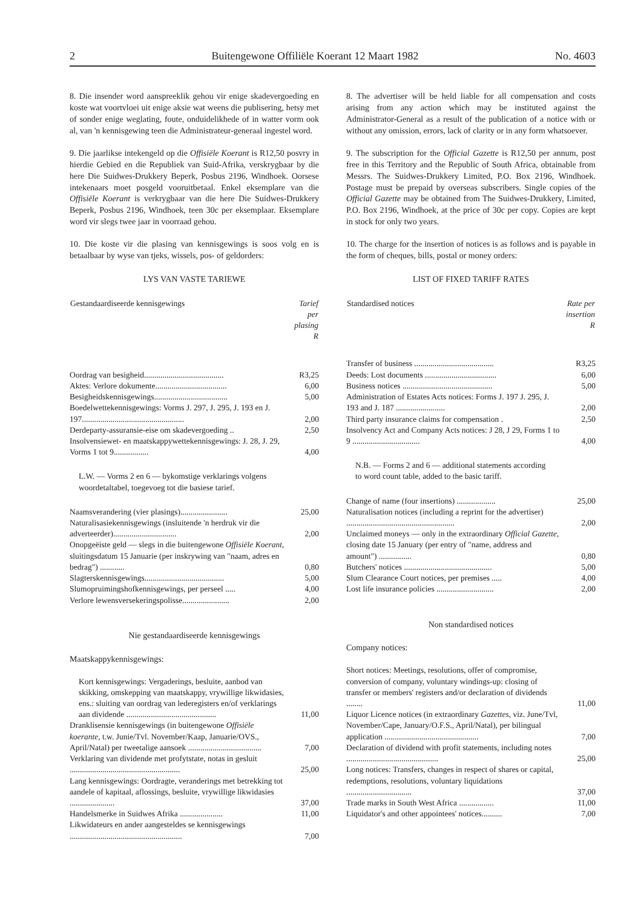2 Buitengewone Offiliële Koerant 12 Maart 1982 No. 4603
8. Die insender word aanspreeklik gehou vir enige skadevergoeding en koste wat voortvloei uit enige aksie wat weens die publisering, hetsy met of sonder enige weglating, foute, onduidelikhede of in watter vorm ook al, van 'n kennisgewing teen die Administrateur-generaal ingestel word.
9. Die jaarlikse intekengeld op die Offisiële Koerant is R12,50 posvry in hierdie Gebied en die Republiek van Suid-Afrika, verskrygbaar by die here Die Suidwes-Drukkery Beperk, Posbus 2196, Windhoek. Oorsese intekenaars moet posgeld vooruitbetaal. Enkel eksemplare van die Offisiële Koerant is verkrygbaar van die here Die Suidwes-Drukkery Beperk, Posbus 2196, Windhoek, teen 30c per eksemplaar. Eksemplare word vir slegs twee jaar in voorraad gehou.
10. Die koste vir die plasing van kennisgewings is soos volg en is betaalbaar by wyse van tjeks, wissels, pos- of geldorders:
LYS VAN VASTE TARIEWE
| Gestandaardiseerde kennisgewings | Tarief per plasing R |
| --- | --- |
| Oordrag van besigheid....................................... | R3,25 |
| Aktes: Verlore dokumente................................... | 6,00 |
| Besigheidskennisgewings.................................... | 5,00 |
| Boedelwettekennisgewings: Vorms J. 297, J. 295, J. 193 en J. 197.................................................. | 2,00 |
| Derdeparty-assuransie-eise om skadevergoeding .. | 2,50 |
| Insolvensiewet- en maatskappywettekennisgewings: J. 28, J. 29, Vorms 1 tot 9................. | 4,00 |
| L.W. — Vorms 2 en 6 — bykomstige verklarings volgens woordetaltabel, toegevoeg tot die basiese tarief. | |
| Naamsverandering (vier plasings)....................... | 25,00 |
| Naturalisasiekennisgewings (insluitende 'n herdruk vir die adverteerder)............................... | 2,00 |
| Onopgeëiste geld — slegs in die buitengewone Offisiële Koerant , sluitingsdatum 15 Januarie (per inskrywing van "naam, adres en bedrag") ............ | 0,80 |
| Slagterskennisgewings....................................... | 5,00 |
| Slumopruimingshofkennisgewings, per perseel ..... | 4,00 |
| Verlore lewensversekeringspolisse....................... | 2,00 |
Nie gestandaardiseerde kennisgewings
Maatskappykennisgewings:
| Kort kennisgewings: Vergaderings, besluite, aanbod van skikking, omskepping van maatskappy, vrywillige likwidasies, ens.: sluiting van oordrag van lederegisters en/of verklarings aan dividende ............................................ | 11,00 |
| Dranklisensie kennisgewings (in buitengewone Offisiële koerante , t.w. Junie/Tvl. November/Kaap, Januarie/OVS., April/Natal) per tweetalige aansoek .................................... | 7,00 |
| Verklaring van dividende met profytstate, notas in gesluit ...................................................... | 25,00 |
| Lang kennisgewings: Oordragte, veranderings met betrekking tot aandele of kapitaal, aflossings, besluite, vrywillige likwidasies ...................... | 37,00 |
| Handelsmerke in Suidwes Afrika ..................... | 11,00 |
| Likwidateurs en ander aangesteldes se kennisgewings ....................................................... | 7,00 |
8. The advertiser will be held liable for all compensation and costs arising from any action which may be instituted against the Administrator-General as a result of the publication of a notice with or without any omission, errors, lack of clarity or in any form whatsoever.
9. The subscription for the Official Gazette is R12,50 per annum, post free in this Territory and the Republic of South Africa, obtainable from Messrs. The Suidwes-Drukkery Limited, P.O. Box 2196, Windhoek. Postage must be prepaid by overseas subscribers. Single copies of the Official Gazette may be obtained from The Suidwes-Drukkery, Limited, P.O. Box 2196, Windhoek, at the price of 30c per copy. Copies are kept in stock for only two years.
10. The charge for the insertion of notices is as follows and is payable in the form of cheques, bills, postal or money orders:
LIST OF FIXED TARIFF RATES
| Standardised notices | Rate per insertion R |
| --- | --- |
| Transfer of business ....................................... | R3,25 |
| Deeds: Lost documents ................................... | 6,00 |
| Business notices ............................................ | 5,00 |
| Administration of Estates Acts notices: Forms J. 197 J. 295, J. 193 and J. 187 ........................ | 2,00 |
| Third party insurance claims for compensation . | 2,50 |
| Insolvency Act and Company Acts notices: J 28, J 29, Forms 1 to 9 ................................. | 4,00 |
| N.B. — Forms 2 and 6 — additional statements according to word count table, added to the basic tariff. | |
| Change of name (four insertions) ................... | 25,00 |
| Naturalisation notices (including a reprint for the advertiser) ..................................................... | 2,00 |
| Unclaimed moneys — only in the extraordinary Official Gazette , closing date 15 January (per entry of "name, address and amount") ................ | 0,80 |
| Butchers' notices ........................................... | 5,00 |
| Slum Clearance Court notices, per premises ..... | 4,00 |
| Lost life insurance policies ............................ | 2,00 |
Non standardised notices
Company notices:
| Short notices: Meetings, resolutions, offer of compromise, conversion of company, voluntary windings-up: closing of transfer or members' registers and/or declaration of dividends ........ | 11,00 |
| Liquor Licence notices (in extraordinary Gazettes , viz. June/Tvl, November/Cape, January/O.F.S., April/Natal), per bilingual application .............................................. | 7,00 |
| Declaration of dividend with profit statements, including notes ............................................. | 25,00 |
| Long notices: Transfers, changes in respect of shares or capital, redemptions, resolutions, voluntary liquidations ................................ | 37,00 |
| Trade marks in South West Africa ................. | 11,00 |
| Liquidator's and other appointees' notices.......... | 7,00 |